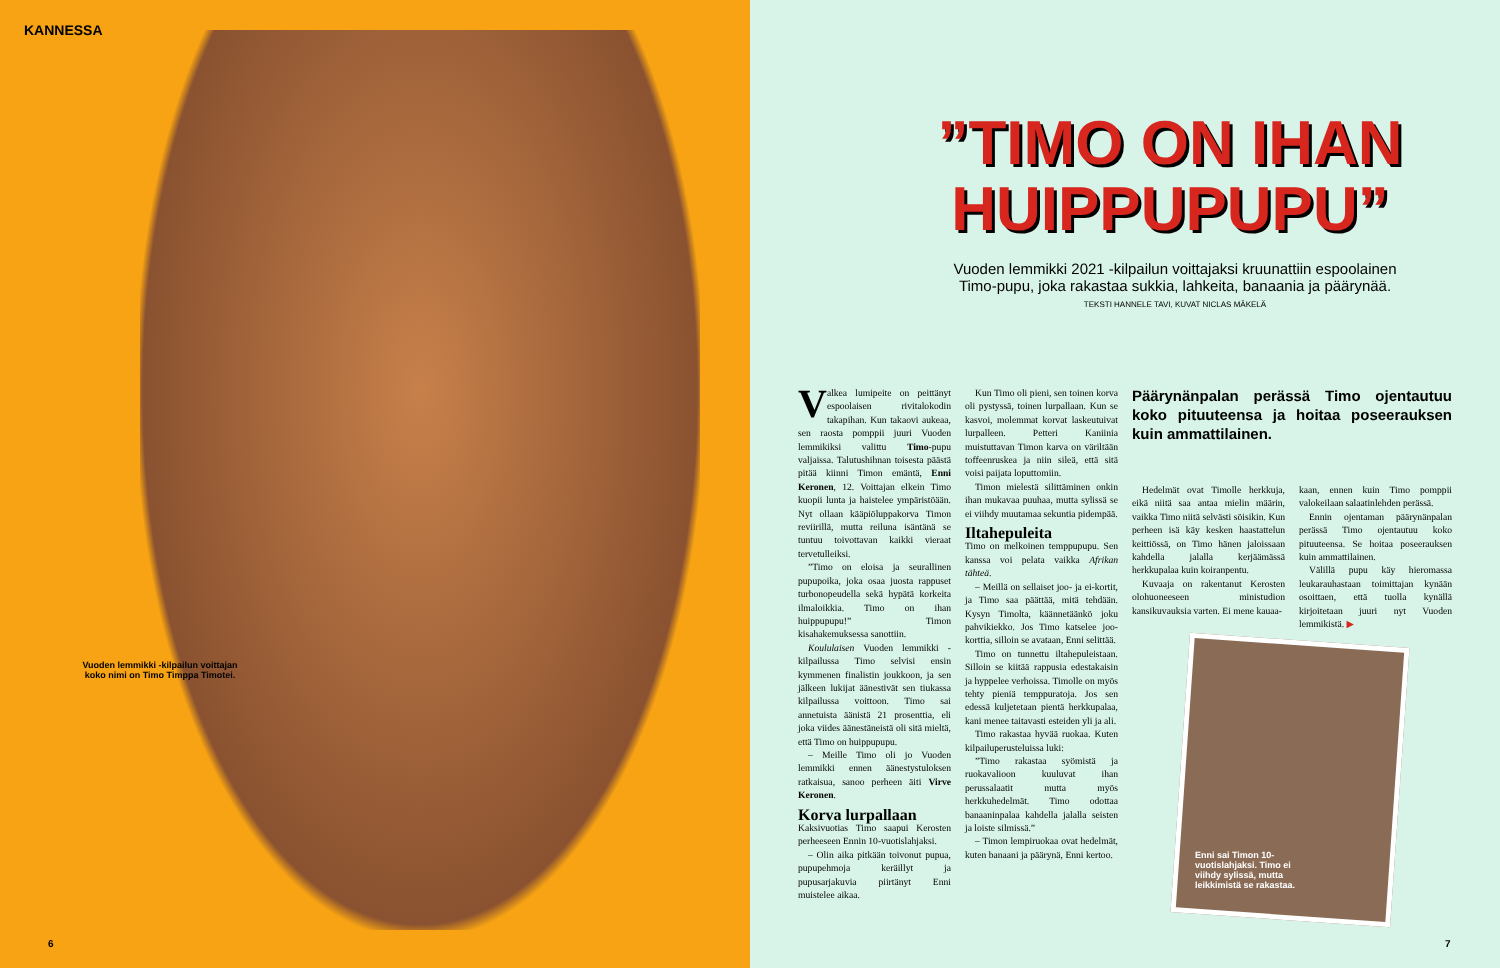KANNESSA
Vuoden lemmikki -kilpailun voittajan koko nimi on Timo Timppa Timotei.
6
”TIMO ON IHAN HUIPPUPUPU”
Vuoden lemmikki 2021 -kilpailun voittajaksi kruunattiin espoolainen Timo-pupu, joka rakastaa sukkia, lahkeita, banaania ja päärynää.
TEKSTI HANNELE TAVI, KUVAT NICLAS MÄKELÄ
Valkea lumipeite on peittänyt espoolaisen rivitalokodin takapihan. Kun takaovi aukeaa, sen raosta pomppii juuri Vuoden lemmikiksi valittu Timo-pupu valjaissa. Talutushihnan toisesta päästä pitää kiinni Timon emäntä, Enni Keronen, 12. Voittajan elkein Timo kuopii lunta ja haistelee ympäristöään. Nyt ollaan kääpiöluppakorva Timon reviirillä, mutta reiluna isäntänä se tuntuu toivottavan kaikki vieraat tervetulleiksi.
”Timo on eloisa ja seurallinen pupupoika, joka osaa juosta rappuset turbonopeudella sekä hypätä korkeita ilmaloikkia. Timo on ihan huippupupu!” Timon kisahakemuksessa sanottiin.
Koululaisen Vuoden lemmikki -kilpailussa Timo selvisi ensin kymmenen finalistin joukkoon, ja sen jälkeen lukijat äänestivät sen tiukassa kilpailussa voittoon. Timo sai annetuista äänistä 21 prosenttia, eli joka viides äänestäneistä oli sitä mieltä, että Timo on huippupupu.
– Meille Timo oli jo Vuoden lemmikki ennen äänestystuloksen ratkaisua, sanoo perheen äiti Virve Keronen.
Korva lurpallaan
Kaksivuotias Timo saapui Kerosten perheeseen Ennin 10-vuotislahjaksi.
– Olin aika pitkään toivonut pupua, pupupehmoja keräillyt ja pupusarjakuvia piirtänyt Enni muistelee aikaa.
Kun Timo oli pieni, sen toinen korva oli pystyssä, toinen lurpallaan. Kun se kasvoi, molemmat korvat laskeutuivat lurpalleen. Petteri Kaniinia muistuttavan Timon karva on väriltään toffeenruskea ja niin sileä, että sitä voisi paijata loputtomiin.
Timon mielestä silittäminen onkin ihan mukavaa puuhaa, mutta sylissä se ei viihdy muutamaa sekuntia pidempää.
Iltahepuleita
Timo on melkoinen temppupupu. Sen kanssa voi pelata vaikka Afrikan tähteä.
– Meillä on sellaiset joo- ja ei-kortit, ja Timo saa päättää, mitä tehdään. Kysyn Timolta, käännetäänkö joku pahvikiekko. Jos Timo katselee joo-korttia, silloin se avataan, Enni selittää.
Timo on tunnettu iltahepuleistaan. Silloin se kiitää rappusia edestakaisin ja hyppelee verhoissa. Timolle on myös tehty pieniä temppuratoja. Jos sen edessä kuljetetaan pientä herkkupalaa, kani menee taitavasti esteiden yli ja ali.
Timo rakastaa hyvää ruokaa. Kuten kilpailuperusteluissa luki:
”Timo rakastaa syömistä ja ruokavalioon kuuluvat ihan perussalaatit mutta myös herkkuhedelmät. Timo odottaa banaaninpalaa kahdella jalalla seisten ja loiste silmissä.”
– Timon lempiruokaa ovat hedelmät, kuten banaani ja päärynä, Enni kertoo.
Päärynänpalan perässä Timo ojentautuu koko pituuteensa ja hoitaa poseerauksen kuin ammattilainen.
Hedelmät ovat Timolle herkkuja, eikä niitä saa antaa mielin määrin, vaikka Timo niitä selvästi söisikin. Kun perheen isä käy kesken haastattelun keittiössä, on Timo hänen jaloissaan kahdella jalalla kerjäämässä herkkupalaa kuin koiranpentu.
Kuvaaja on rakentanut Kerosten olohuoneeseen ministudion kansikuvauksia varten. Ei mene kauaa-
kaan, ennen kuin Timo pomppii valokeilaan salaatinlehden perässä.
Ennin ojentaman päärynänpalan perässä Timo ojentautuu koko pituuteensa. Se hoitaa poseerauksen kuin ammattilainen.
Välillä pupu käy hieromassa leukarauhastaan toimittajan kynään osoittaen, että tuolla kynällä kirjoitetaan juuri nyt Vuoden lemmikistä. ▶
Enni sai Timon 10-vuotislahjaksi. Timo ei viihdy sylissä, mutta leikkimistä se rakastaa.
7